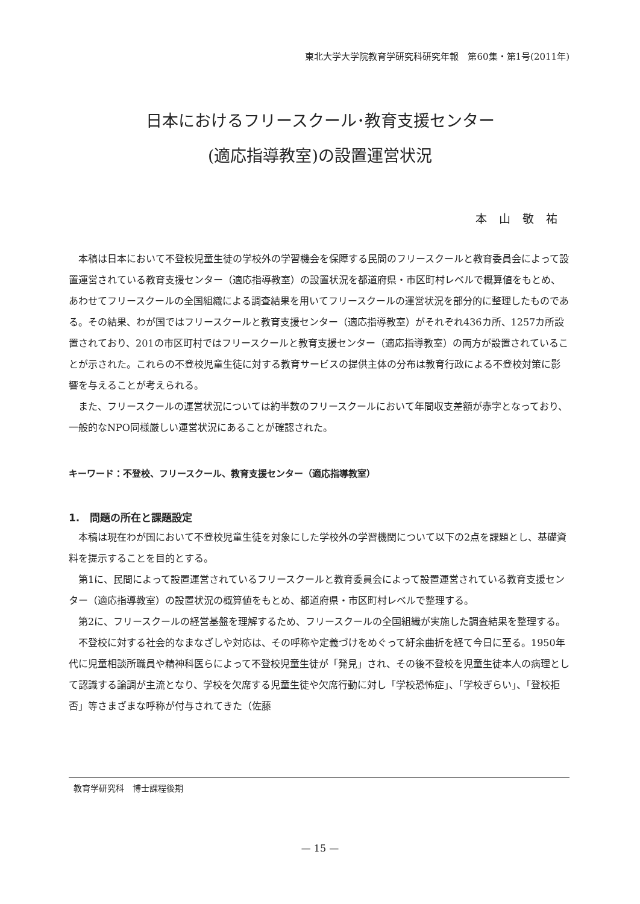東北大学大学院教育学研究科研究年報　第60集・第1号(2011年)
日本におけるフリースクール･教育支援センター
(適応指導教室)の設置運営状況
本山敬祐
本稿は日本において不登校児童生徒の学校外の学習機会を保障する民間のフリースクールと教育委員会によって設置運営されている教育支援センター（適応指導教室）の設置状況を都道府県・市区町村レベルで概算値をもとめ、あわせてフリースクールの全国組織による調査結果を用いてフリースクールの運営状況を部分的に整理したものである。その結果、わが国ではフリースクールと教育支援センター（適応指導教室）がそれぞれ436カ所、1257カ所設置されており、201の市区町村ではフリースクールと教育支援センター（適応指導教室）の両方が設置されていることが示された。これらの不登校児童生徒に対する教育サービスの提供主体の分布は教育行政による不登校対策に影響を与えることが考えられる。
また、フリースクールの運営状況については約半数のフリースクールにおいて年間収支差額が赤字となっており、一般的なNPO同様厳しい運営状況にあることが確認された。
キーワード：不登校、フリースクール、教育支援センター（適応指導教室）
1.　問題の所在と課題設定
本稿は現在わが国において不登校児童生徒を対象にした学校外の学習機関について以下の2点を課題とし、基礎資料を提示することを目的とする。
第1に、民間によって設置運営されているフリースクールと教育委員会によって設置運営されている教育支援センター（適応指導教室）の設置状況の概算値をもとめ、都道府県・市区町村レベルで整理する。
第2に、フリースクールの経営基盤を理解するため、フリースクールの全国組織が実施した調査結果を整理する。
不登校に対する社会的なまなざしや対応は、その呼称や定義づけをめぐって紆余曲折を経て今日に至る。1950年代に児童相談所職員や精神科医らによって不登校児童生徒が「発見」され、その後不登校を児童生徒本人の病理として認識する論調が主流となり、学校を欠席する児童生徒や欠席行動に対し「学校恐怖症」、「学校ぎらい」、「登校拒否」等さまざまな呼称が付与されてきた（佐藤
教育学研究科　博士課程後期
— 15 —